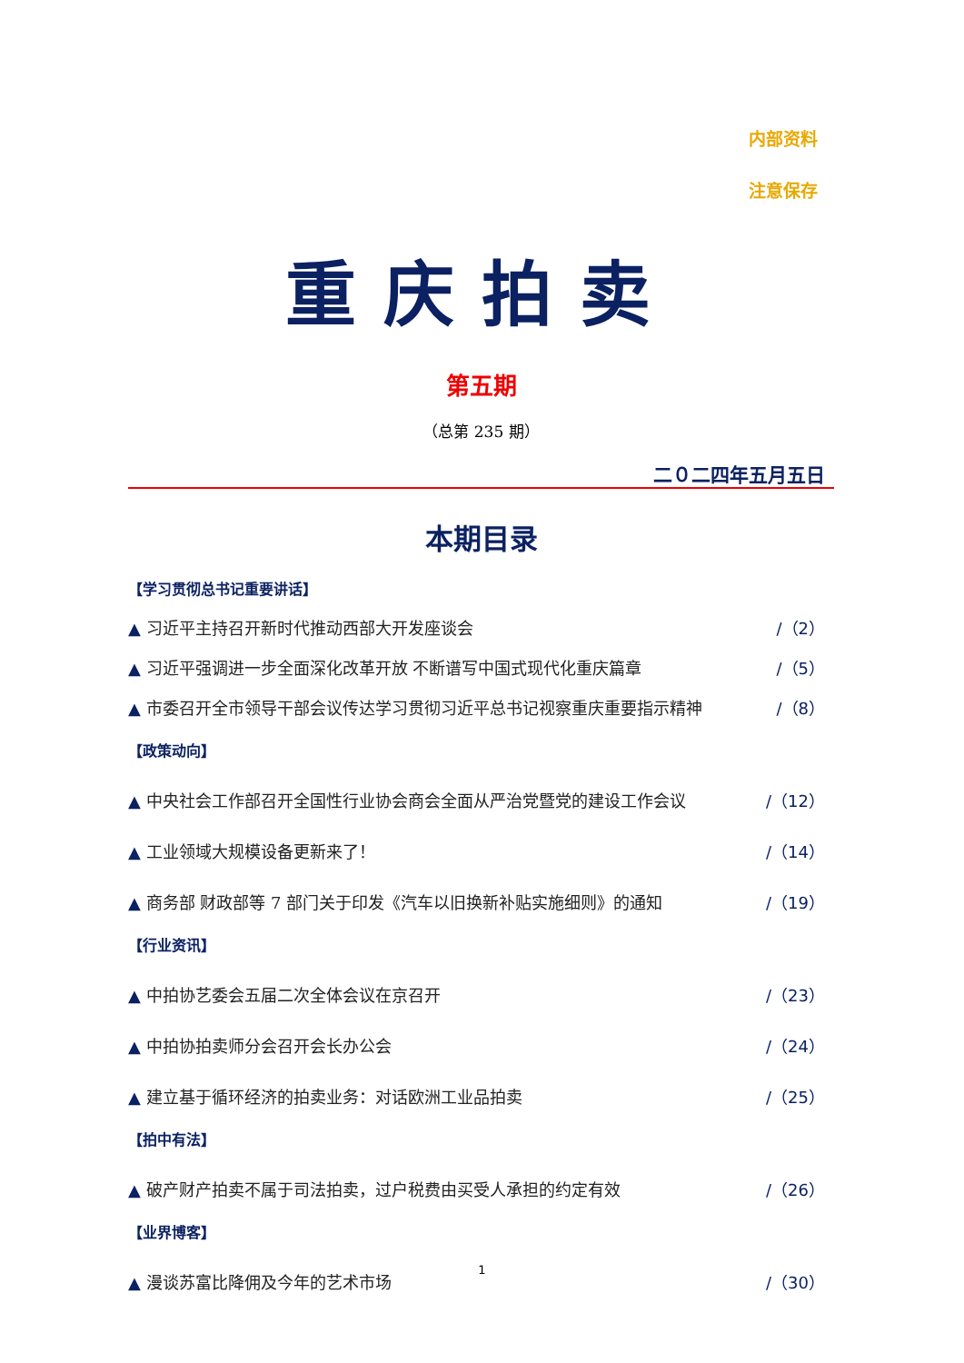内部资料
注意保存
重庆拍卖
第五期
（总第 235 期）
二０二四年五月五日
本期目录
【学习贯彻总书记重要讲话】
▲ 习近平主持召开新时代推动西部大开发座谈会 /（2）
▲ 习近平强调进一步全面深化改革开放 不断谱写中国式现代化重庆篇章 /（5）
▲ 市委召开全市领导干部会议传达学习贯彻习近平总书记视察重庆重要指示精神 /（8）
【政策动向】
▲ 中央社会工作部召开全国性行业协会商会全面从严治党暨党的建设工作会议 /（12）
▲ 工业领域大规模设备更新来了！ /（14）
▲ 商务部 财政部等 7 部门关于印发《汽车以旧换新补贴实施细则》的通知 /（19）
【行业资讯】
▲ 中拍协艺委会五届二次全体会议在京召开 /（23）
▲ 中拍协拍卖师分会召开会长办公会 /（24）
▲ 建立基于循环经济的拍卖业务：对话欧洲工业品拍卖 /（25）
【拍中有法】
▲ 破产财产拍卖不属于司法拍卖，过户税费由买受人承担的约定有效 /（26）
【业界博客】
▲ 漫谈苏富比降佣及今年的艺术市场 /（30）
1